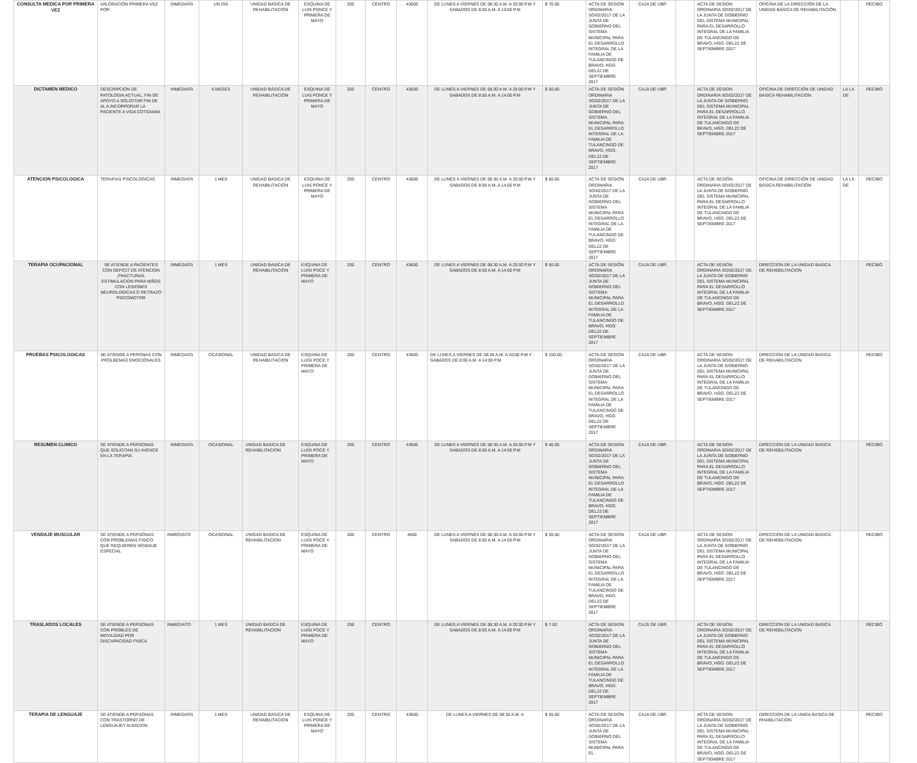| CONSULTA MEDICA POR PRIMERA VEZ | VALORACIÓN PRIMERA VEZ POR | INMEDIATA | UN DÍA | UNIDAD BÁSICA DE REHABILITACIÓN | ESQUINA DE LUIS PONCE Y PRIMERA DE MAYO | 200 | CENTRO | 43600 | DE LUNES A VIERNES DE 08:30 A.M. A 20:00 P.M Y SABADOS DE 8:00 A.M. A 14:00 P.M | $ 70.00 | ACTA DE SESION ORDINARIA SO/02/2017 DE LA JUNTA DE GOBIERNO DEL SISTEMA MUNICIPAL PARA EL DESARROLLO INTEGRAL DE LA FAMILIA DE TULANCINGO DE BRAVO, HGO. DEL22 DE SEPTIEMBRE 2017 | CAJA DE UBR | | ACTA DE SESION ORDINARIA SO/02/2017 DE LA JUNTA DE GOBIERNO DEL SISTEMA MUNICIPAL PARA EL DESARROLLO INTEGRAL DE LA FAMILIA DE TULANCINGO DE BRAVO, HGO. DEL22 DE SEPTIEMBRE 2017 | OFICINA DE LA DIRECCIÓN DE LA UNIDAD BÁSICA DE REHABILITACIÓN | | RECIBO |
| DICTAMEN MEDICO | DESCRIPCION DE PATOLOGIA ACTUAL, FIN DE APOYO A SOLICITAR FIN DE AL A INCORPORAR LA PACIENTE A VIDA COTIDIANA | INMEDIATA | 6 MESES | UNIDAD BÁSICA DE REHABILITACIÓN | ESQUINA DE LUIS PONCE Y PRIMERA DE MAYO | 200 | CENTRO | 43600 | DE LUNES A VIERNES DE 08:30 A.M. A 20:00 P.M Y SABADOS DE 8:00 A.M. A 14:00 P.M | $ 50.00 | ACTA DE SESIÓN ORDINARIA SO/02/2017 DE LA JUNTA DE GOBIERNO DEL SISTEMA MUNICIPAL PARA EL DESARROLLO INTEGRAL DE LA FAMILIA DE TULANCINGO DE BRAVO, HGO. DEL22 DE SEPTIEMBRE 2017 | CAJA DE UBR | | ACTA DE SESION ORDINARIA SO/02/2017 DE LA JUNTA DE GOBIERNO DEL SISTEMA MUNICIPAL PARA EL DESARROLLO INTEGRAL DE LA FAMILIA DE TULANCINGO DE BRAVO, HGO. DEL22 DE SEPTIEMBRE 2017 | OFICINA DE DIRECCIÓN DE UNIDAD BÁSICA REHABILITACIÓN | LA LA DE | RECIBO |
| ATENCION PSICOLOGICA | TERAPIAS PSICOLOGICAS | INMEDIATA | 1 MES | UNIDAD BÁSICA DE REHABILITACIÓN | ESQUINA DE LUIS PONCE Y PRIMERA DE MAYO | 200 | CENTRO | 43600 | DE LUNES A VIERNES DE 08:30 A.M. A 20:00 P.M Y SABADOS DE 8:00 A.M. A 14:00 P.M | $ 60.00 | ACTA DE SESIÓN ORDINARIA SO/02/2017 DE LA JUNTA DE GOBIERNO DEL SISTEMA MUNICIPAL PARA EL DESARROLLO INTEGRAL DE LA FAMILIA DE TULANCINGO DE BRAVO, HGO. DEL22 DE SEPTIEMBRE 2017 | CAJA DE UBR | | ACTA DE SESIÓN ORDINARIA SO/02/2017 DE LA JUNTA DE GOBIERNO DEL SISTEMA MUNICIPAL PARA EL DESARROLLO INTEGRAL DE LA FAMILIA DE TULANCINGO DE BRAVO, HGO. DEL22 DE SEPTIEMBRE 2017 | OFICINA DE DIRECCIÓN DE UNIDAD BÁSICA REHABILITACIÓN | LA LA DE | RECIBO |
| TERAPIA OCUPACIONAL | SE ATIENDE A PACIENTES CON DEFICIT DE ATENCION ,FRACTURAS, ESTIMULACION PARA NIÑOS CON LESIONES NEUROLOGICAS O RETRAZO PSICOMOTOR | INMEDIATA | 1 MES | UNIDAD BASICA DE REHABILITACION | ESQUINA DE LUISI POCE Y PRIMERA DE MAYO | 200 | CENTRO | 43600 | DE LUNES A VIERNES DE 08:30 A.M. A 20:00 P.M Y SABADOS DE 8:00 A.M. A 14:00 P.M | $ 50.00 | ACTA DE SESIÓN ORDINARIA SO/02/2017 DE LA JUNTA DE GOBIERNO DEL SISTEMA MUNICIPAL PARA EL DESARROLLO INTEGRAL DE LA FAMILIA DE TULANCINGO DE BRAVO, HGO. DEL22 DE SEPTIEMBRE 2017 | CAJA DE UBR | | ACTA DE SESION ORDINARIA SO/02/2017 DE LA JUNTA DE GOBIERNO DEL SISTEMA MUNICIPAL PARA EL DESARROLLO INTEGRAL DE LA FAMILIA DE TULANCINGO DE BRAVO, HGO. DEL22 DE SEPTIEMBRE 2017 | DIRECCION DE LA UNIDAD BASICA DE REHEBILITACION | | RECIBO |
| PRUEBAS PSICOLOGICAS | SE ATIENDE A PERONAS CON PROLBEMAS EMOCIONALES | INMEDIATA | OCASIONAL | UNIDAD BASICA DE REHABILITACION | ESQUINA DE LUISI POCE Y PRIMERA DE MAYO | 200 | CENTRO | 43600 | DE LUNES A VIERNES DE 08:30 A.M. A 20:00 P.M Y SABADOS DE 8:00 A.M. A 14:00 P.M | $ 150.00 | ACTA DE SESION ORDINARIA SO/02/2017 DE LA JUNTA DE GOBIERNO DEL SISTEMA MUNICIPAL PARA EL DESARROLLO INTEGRAL DE LA FAMILIA DE TULANCINGO DE BRAVO, HGO. DEL22 DE SEPTIEMBRE 2017 | CAJA DE UBR | | ACTA DE SESION ORDINARIA SO/02/2017 DE LA JUNTA DE GOBIERNO DEL SISTEMA MUNICIPAL PARA EL DESARROLLO INTEGRAL DE LA FAMILIA DE TULANCINGO DE BRAVO, HGO. DEL22 DE SEPTIEMBRE 2017 | DIRECCION DE LA UNIDAD BASICA DE REHABILITACION | | RECIBO |
| RESUMEN CLINICO | SE ATIENDE A PERSONAS QUE SOLICITAN SU AVENCE EN LA TERAPIA | INMEDIATA | OCASIONAL | UNIDAD BASICA DE REHABILITACION | ESQUINA DE LUISI POCE Y PRIMERA DE MAYO | 200 | CENTRO | 43600 | DE LUNES A VIERNES DE 08:30 A.M. A 20:00 P.M Y SABADOS DE 8:00 A.M. A 14:00 P.M | $ 40.00 | ACTA DE SESION ORDINARIA SO/02/2017 DE LA JUNTA DE GOBIERNO DEL SISTEMA MUNICIPAL PARA EL DESARROLLO INTEGRAL DE LA FAMILIA DE TULANCINGO DE BRAVO, HGO. DEL22 DE SEPTIEMBRE 2017 | CAJA DE UBR | | ACTA DE SESION ORDINARIA SO/02/2017 DE LA JUNTA DE GOBIERNO DEL SISTEMA MUNICIPAL PARA EL DESARROLLO INTEGRAL DE LA FAMILIA DE TULANCINGO DE BRAVO, HGO. DEL22 DE SEPTIEMBRE 2017 | DIRECCION DE LA UNIDAD BASICA DE REHEBILITACION | | RECIBO |
| VENDAJE MUSCULAR | SE ATIENDE A PERSONAS CON PROBLEMAS FISICO QUE REQUIEREN VENDAJE ESPECIAL | INMEDIATO | OCASIONAL | UNIDAD BASICA DE REHABILITACION | ESQUINA DE LUISI POCE Y PRIMERA DE MAYO | 200 | CENTRO | 4600 | DE LUNES A VIERNES DE 08:30 A.M. A 20:00 P.M Y SABADOS DE 8:00 A.M. A 14:00 P.M | $ 50.00 | ACTA DE SESION ORDINARIA SO/02/2017 DE LA JUNTA DE GOBIERNO DEL SISTEMA MUNICIPAL PARA EL DESARROLLO INTEGRAL DE LA FAMILIA DE TULANCINGO DE BRAVO, HGO. DEL22 DE SEPTIEMBRE 2017 | CAJA DE UBR | | ACTA DE SESION ORDINARIA SO/02/2017 DE LA JUNTA DE GOBIERNO DEL SISTEMA MUNICIPAL PARA EL DESARROLLO INTEGRAL DE LA FAMILIA DE TULANCINGO DE BRAVO, HGO. DEL22 DE SEPTIEMBRE 2017 | DIRECCION DE LA UNIDAD BASICA DE REHEBILITACION | | RECIBO |
| TRASLADOS LOCALES | SE ATIENDE A PERSONAS CON PROBLES DE MOVILIDAD POR DISCAPACIDAD FISICA | INMEDIATO | 1 MES | UNIDAD BASICA DE REHABILITACION | ESQUINA DE LUISI POCE Y PRIMERA DE MAYO | 200 | CENTRO | | DE LUNES A VIERNES DE 08:30 A.M. A 20:00 P.M Y SABADOS DE 8:00 A.M. A 14:00 P.M | $ 7.00 | ACTA DE SESION ORDINARIA SO/02/2017 DE LA JUNTA DE GOBIERNO DEL SISTEMA MUNICIPAL PARA EL DESARROLLO INTEGRAL DE LA FAMILIA DE TULANCINGO DE BRAVO, HGO. DEL22 DE SEPTIEMBRE 2017 | CAJS DE UBR | | ACTA DE SESION ORDINARIA SO/02/2017 DE LA JUNTA DE GOBIERNO DEL SISTEMA MUNICIPAL PARA EL DESARROLLO INTEGRAL DE LA FAMILIA DE TULANCINGO DE BRAVO, HGO. DEL22 DE SEPTIEMBRE 2017 | DIRECCION DE LA UNIDAD BASICA DE REHEBILITACION | | RECIBO |
| TERAPIA DE LENGUAJE | SE ATIENDE A PERSONAS CON TRASTORNO DE LENGUAJEY AUDICION | INMEDIATA | 1 MES | UNIDAD BÁSICA DE REHABILITACIÓN | ESQUINA DE LUIS PONCE Y PRIMERA DE MAYO | 200 | CENTRO | 43600 | DE LUNES A VIERNES DE 08:30 A.M. A | $ 55.00 | ACTA DE SESIÓN ORDINARIA SO/02/2017 DE LA JUNTA DE GOBIERNO DEL SISTEMA MUNICIPAL PARA EL | CAJA DE UBR | | ACTA DE SESION ORDINARIA SO/02/2017 DE LA JUNTA DE GOBIERNO DEL SISTEMA MUNICIPAL PARA EL DESARROLLO INTEGRAL DE LA FAMILIA DE TULANCINGO DE BRAVO, HGO. DEL22 DE SEPTIEMBRE 2017 | DIRECCION DE LA UNIDA BASICA DE RHABILITACION | | RECIBO |